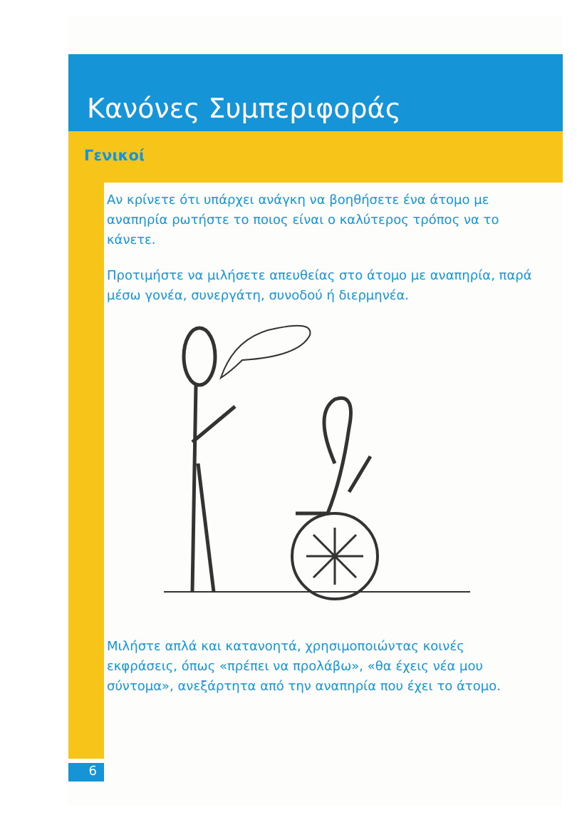Κανόνες Συμπεριφοράς
Γενικοί
Αν κρίνετε ότι υπάρχει ανάγκη να βοηθήσετε ένα άτομο με αναπηρία ρωτήστε το ποιος είναι ο καλύτερος τρόπος να το κάνετε.
Προτιμήστε να μιλήσετε απευθείας στο άτομο με αναπηρία, παρά μέσω γονέα, συνεργάτη, συνοδού ή διερμηνέα.
Μιλήστε απλά και κατανοητά, χρησιμοποιώντας κοινές εκφράσεις, όπως «πρέπει να προλάβω», «θα έχεις νέα μου σύντομα», ανεξάρτητα από την αναπηρία που έχει το άτομο.
6